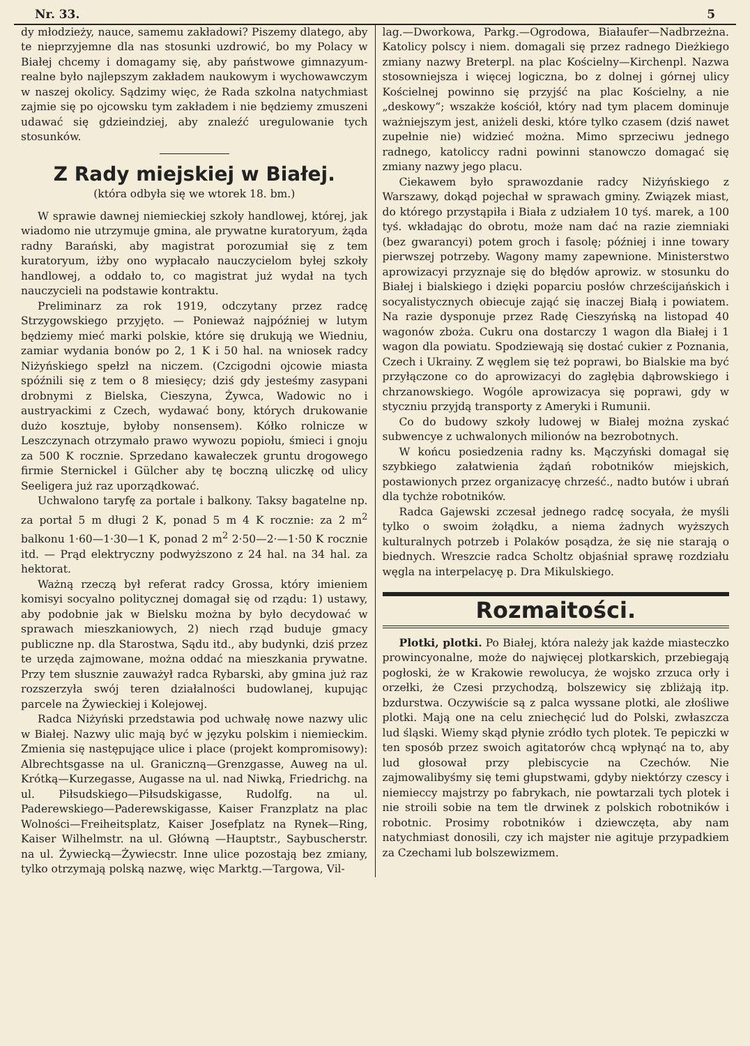Nr. 33. 5
dy młodzieży, nauce, samemu zakładowi? Piszemy dlatego, aby te nieprzyjemne dla nas stosunki uzdrowić, bo my Polacy w Białej chcemy i domagamy się, aby państwowe gimnazyum-realne było najlepszym zakładem naukowym i wychowawczym w naszej okolicy. Sądzimy więc, że Rada szkolna natychmiast zajmie się po ojcowsku tym zakładem i nie będziemy zmuszeni udawać się gdzieindziej, aby znaleźć uregulowanie tych stosunków.
Z Rady miejskiej w Białej.
(która odbyła się we wtorek 18. bm.)
W sprawie dawnej niemieckiej szkoły handlowej, której, jak wiadomo nie utrzymuje gmina, ale prywatne kuratoryum, żąda radny Barański, aby magistrat porozumiał się z tem kuratoryum, iżby ono wypłacało nauczycielom byłej szkoły handlowej, a oddało to, co magistrat już wydał na tych nauczycieli na podstawie kontraktu.
Preliminarz za rok 1919, odczytany przez radcę Strzygowskiego przyjęto. — Ponieważ najpóźniej w lutym będziemy mieć marki polskie, które się drukują we Wiedniu, zamiar wydania bonów po 2, 1 K i 50 hal. na wniosek radcy Niżyńskiego spełzł na niczem. (Czcigodni ojcowie miasta spóźnili się z tem o 8 miesięcy; dziś gdy jesteśmy zasypani drobnymi z Bielska, Cieszyna, Żywca, Wadowic no i austryackimi z Czech, wydawać bony, których drukowanie dużo kosztuje, byłoby nonsensem). Kółko rolnicze w Leszczynach otrzymało prawo wywozu popiołu, śmieci i gnoju za 500 K rocznie. Sprzedano kawałeczek gruntu drogowego firmie Sternickel i Gülcher aby tę boczną uliczkę od ulicy Seeligera już raz uporządkować.
Uchwalono taryfę za portale i balkony. Taksy bagatelne np. za portał 5 m długi 2 K, ponad 5 m 4 K rocznie: za 2 m<sup>2</sup> balkonu 1·60—1·30—1 K, ponad 2 m<sup>2</sup> 2·50—2·—1·50 K rocznie itd. — Prąd elektryczny podwyższono z 24 hal. na 34 hal. za hektorat.
Ważną rzeczą był referat radcy Grossa, który imieniem komisyi socyalno politycznej domagał się od rządu: 1) ustawy, aby podobnie jak w Bielsku można by było decydować w sprawach mieszkaniowych, 2) niech rząd buduje gmacy publiczne np. dla Starostwa, Sądu itd., aby budynki, dziś przez te urzęda zajmowane, można oddać na mieszkania prywatne. Przy tem słusznie zauważył radca Rybarski, aby gmina już raz rozszerzyła swój teren działalności budowlanej, kupując parcele na Żywieckiej i Kolejowej.
Radca Niżyński przedstawia pod uchwałę nowe nazwy ulic w Białej. Nazwy ulic mają być w języku polskim i niemieckim. Zmienia się następujące ulice i place (projekt kompromisowy): Albrechtsgasse na ul. Graniczną—Grenzgasse, Auweg na ul. Krótką—Kurzegasse, Augasse na ul. nad Niwką, Friedrichg. na ul. Piłsudskiego—Piłsudskigasse, Rudolfg. na ul. Paderewskiego—Paderewskigasse, Kaiser Franzplatz na plac Wolności—Freiheitsplatz, Kaiser Josefplatz na Rynek—Ring, Kaiser Wilhelmstr. na ul. Główną —Hauptstr., Saybuscherstr. na ul. Żywiecką—Żywiecstr. Inne ulice pozostają bez zmiany, tylko otrzymają polską nazwę, więc Marktg.—Targowa, Vil-
lag.—Dworkowa, Parkg.—Ogrodowa, Białaufer—Nadbrzeżna. Katolicy polscy i niem. domagali się przez radnego Dieżkiego zmiany nazwy Breterpl. na plac Kościelny—Kirchenpl. Nazwa stosowniejsza i więcej logiczna, bo z dolnej i górnej ulicy Kościelnej powinno się przyjść na plac Kościelny, a nie „deskowy“; wszakże kościół, który nad tym placem dominuje ważniejszym jest, aniżeli deski, które tylko czasem (dziś nawet zupełnie nie) widzieć można. Mimo sprzeciwu jednego radnego, katoliccy radni powinni stanowczo domagać się zmiany nazwy jego placu.
Ciekawem było sprawozdanie radcy Niżyńskiego z Warszawy, dokąd pojechał w sprawach gminy. Związek miast, do którego przystąpiła i Biała z udziałem 10 tyś. marek, a 100 tyś. wkładając do obrotu, może nam dać na razie ziemniaki (bez gwarancyi) potem groch i fasolę; później i inne towary pierwszej potrzeby. Wagony mamy zapewnione. Ministerstwo aprowizacyi przyznaje się do błędów aprowiz. w stosunku do Białej i bialskiego i dzięki poparciu posłów chrześcijańskich i socyalistycznych obiecuje zająć się inaczej Białą i powiatem. Na razie dysponuje przez Radę Cieszyńską na listopad 40 wagonów zboża. Cukru ona dostarczy 1 wagon dla Białej i 1 wagon dla powiatu. Spodziewają się dostać cukier z Poznania, Czech i Ukrainy. Z węglem się też poprawi, bo Bialskie ma być przyłączone co do aprowizacyi do zagłębia dąbrowskiego i chrzanowskiego. Wogóle aprowizacya się poprawi, gdy w styczniu przyjdą transporty z Ameryki i Rumunii.
Co do budowy szkoły ludowej w Białej można zyskać subwencye z uchwalonych milionów na bezrobotnych.
W końcu posiedzenia radny ks. Mączyński domagał się szybkiego załatwienia żądań robotników miejskich, postawionych przez organizacyę chrześć., nadto butów i ubrań dla tychże robotników.
Radca Gajewski zczesał jednego radcę socyała, że myśli tylko o swoim żołądku, a niema żadnych wyższych kulturalnych potrzeb i Polaków posądza, że się nie starają o biednych. Wreszcie radca Scholtz objaśniał sprawę rozdziału węgla na interpelacyę p. Dra Mikulskiego.
Rozmaitości.
Plotki, plotki. Po Białej, która należy jak każde miasteczko prowincyonalne, może do najwięcej plotkarskich, przebiegają pogłoski, że w Krakowie rewolucya, że wojsko zrzuca orły i orzełki, że Czesi przychodzą, bolszewicy się zbliżają itp. bzdurstwa. Oczywiście są z palca wyssane plotki, ale złośliwe plotki. Mają one na celu zniechęcić lud do Polski, zwłaszcza lud śląski. Wiemy skąd płynie zródło tych plotek. Te pepiczki w ten sposób przez swoich agitatorów chcą wpłynąć na to, aby lud głosował przy plebiscycie na Czechów. Nie zajmowalibyśmy się temi głupstwami, gdyby niektórzy czescy i niemieccy majstrzy po fabrykach, nie powtarzali tych plotek i nie stroili sobie na tem tle drwinek z polskich robotników i robotnic. Prosimy robotników i dziewczęta, aby nam natychmiast donosili, czy ich majster nie agituje przypadkiem za Czechami lub bolszewizmem.